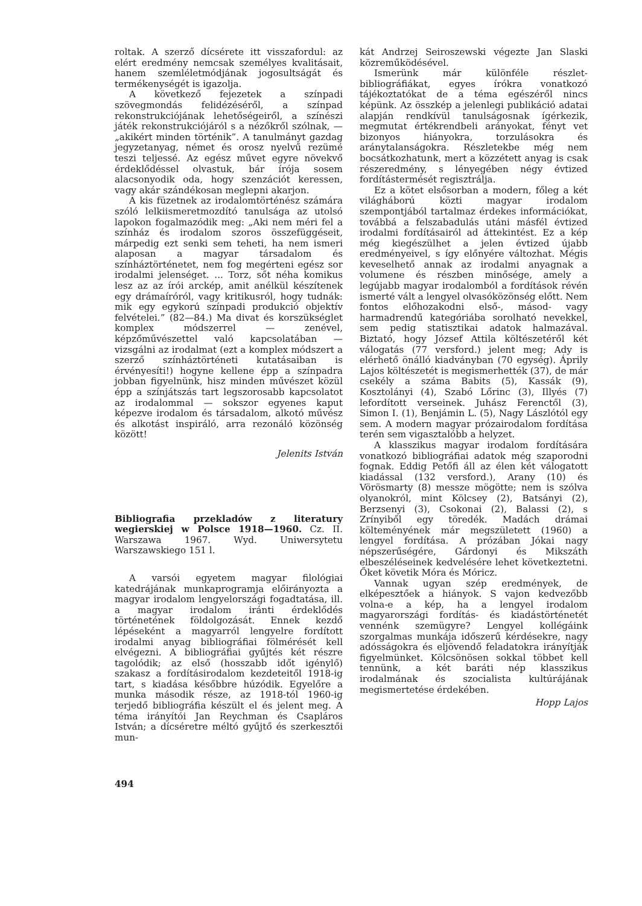roltak. A szerző dícsérete itt visszafordul: az elért eredmény nemcsak személyes kvalitásait, hanem szemléletmódjának jogosultságát és termékenységét is igazolja.
A következő fejezetek a színpadi szövegmondás felidézéséről, a színpad rekonstrukciójának lehetőségeiről, a színészi játék rekonstrukciójáról s a nézőkről szólnak, — „akikért minden történik”. A tanulmányt gazdag jegyzetanyag, német és orosz nyelvű rezümé teszi teljessé. Az egész művet egyre növekvő érdeklődéssel olvastuk, bár írója sosem alacsonyodik oda, hogy szenzációt keressen, vagy akár szándékosan meglepni akarjon.
A kis füzetnek az irodalomtörténész számára szóló lelkiismeretmozdító tanulsága az utolsó lapokon fogalmazódik meg: „Aki nem méri fel a színház és irodalom szoros összefüggéseit, márpedig ezt senki sem teheti, ha nem ismeri alaposan a magyar társadalom és színháztörténetet, nem fog megérteni egész sor irodalmi jelenséget. ... Torz, sőt néha komikus lesz az az írói arckép, amit anélkül készítenek egy drámaíróról, vagy kritikusról, hogy tudnák: mik egy egykorú színpadi produkció objektív felvételei.” (82—84.) Ma divat és korszükséglet komplex módszerrel — zenével, képzőművészettel való kapcsolatában — vizsgálni az irodalmat (ezt a komplex módszert a szerző színháztörténeti kutatásaiban is érvényesíti!) hogyne kellene épp a színpadra jobban figyelnünk, hisz minden művészet közül épp a színjátszás tart legszorosabb kapcsolatot az irodalommal — sokszor egyenes kaput képezve irodalom és társadalom, alkotó művész és alkotást inspiráló, arra rezonáló közönség között!
Jelenits István
Bibliografia przekladów z literatury wegierskiej w Polsce 1918—1960. Cz. II. Warszawa 1967. Wyd. Uniwersytetu Warszawskiego 151 l.
A varsói egyetem magyar filológiai katedrájának munkaprogramja előirányozta a magyar irodalom lengyelországi fogadtatása, ill. a magyar irodalom iránti érdeklődés történetének földolgozását. Ennek kezdő lépéseként a magyarról lengyelre fordított irodalmi anyag bibliográfiai fölmérését kell elvégezni. A bibliográfiai gyűjtés két részre tagolódik; az első (hosszabb időt igénylő) szakasz a fordításirodalom kezdeteitől 1918-ig tart, s kiadása későbbre húzódik. Egyelőre a munka második része, az 1918-tól 1960-ig terjedő bibliográfia készült el és jelent meg. A téma irányítói Jan Reychman és Csapláros István; a dícséretre méltó gyűjtő és szerkesztői mun-
kát Andrzej Seiroszewski végezte Jan Slaski közreműködésével.
Ismerünk már különféle részlet-bibliográfiákat, egyes írókra vonatkozó tájékoztatókat de a téma egészéről nincs képünk. Az összkép a jelenlegi publikáció adatai alapján rendkívül tanulságosnak ígérkezik, megmutat értékrendbeli arányokat, fényt vet bizonyos hiányokra, torzulásokra és aránytalanságokra. Részletekbe még nem bocsátkozhatunk, mert a közzétett anyag is csak részeredmény, s lényegében négy évtized fordítástermését regisztrálja.
Ez a kötet elsősorban a modern, főleg a két világháború közti magyar irodalom szempontjából tartalmaz érdekes információkat, továbbá a felszabadulás utáni másfél évtized irodalmi fordításairól ad áttekintést. Ez a kép még kiegészülhet a jelen évtized újabb eredményeivel, s így előnyére változhat. Mégis keveselhető annak az irodalmi anyagnak a volumene és részben minősége, amely a legújabb magyar irodalomból a fordítások révén ismerté vált a lengyel olvasóközönség előtt. Nem fontos előhozakodni első-, másod- vagy harmadrendű kategóriába sorolható nevekkel, sem pedig statisztikai adatok halmazával. Biztató, hogy József Attila költészetéről két válogatás (77 versford.) jelent meg; Ady is elérhető önálló kiadványban (70 egység). Áprily Lajos költészetét is megismerhették (37), de már csekély a száma Babits (5), Kassák (9), Kosztolányi (4), Szabó Lőrinc (3), Illyés (7) lefordított verseinek. Juhász Ferenctől (3), Simon I. (1), Benjámin L. (5), Nagy Lászlótól egy sem. A modern magyar prózairodalom fordítása terén sem vigasztalóbb a helyzet.
A klasszikus magyar irodalom fordítására vonatkozó bibliográfiai adatok még szaporodni fognak. Eddig Petőfi áll az élen két válogatott kiadással (132 versford.), Arany (10) és Vörösmarty (8) messze mögötte; nem is szólva olyanokról, mint Kölcsey (2), Batsányi (2), Berzsenyi (3), Csokonai (2), Balassi (2), s Zrínyiből egy töredék. Madách drámai költeményének már megszületett (1960) a lengyel fordítása. A prózában Jókai nagy népszerűségére, Gárdonyi és Mikszáth elbeszéléseinek kedvelésére lehet következtetni. Őket követik Móra és Móricz.
Vannak ugyan szép eredmények, de elképesztőek a hiányok. S vajon kedvezőbb volna-e a kép, ha a lengyel irodalom magyarországi fordítás- és kiadástörténetét vennénk szemügyre? Lengyel kollégáink szorgalmas munkája idősz​erű kérdésekre, nagy adósságokra és eljövendő feladatokra irányítják figyelmünket. Kölcsönösen sokkal többet kell tennünk, a két baráti nép klasszikus irodalmának és szocialista kultúrájának megismertetése érdekében.
Hopp Lajos
494